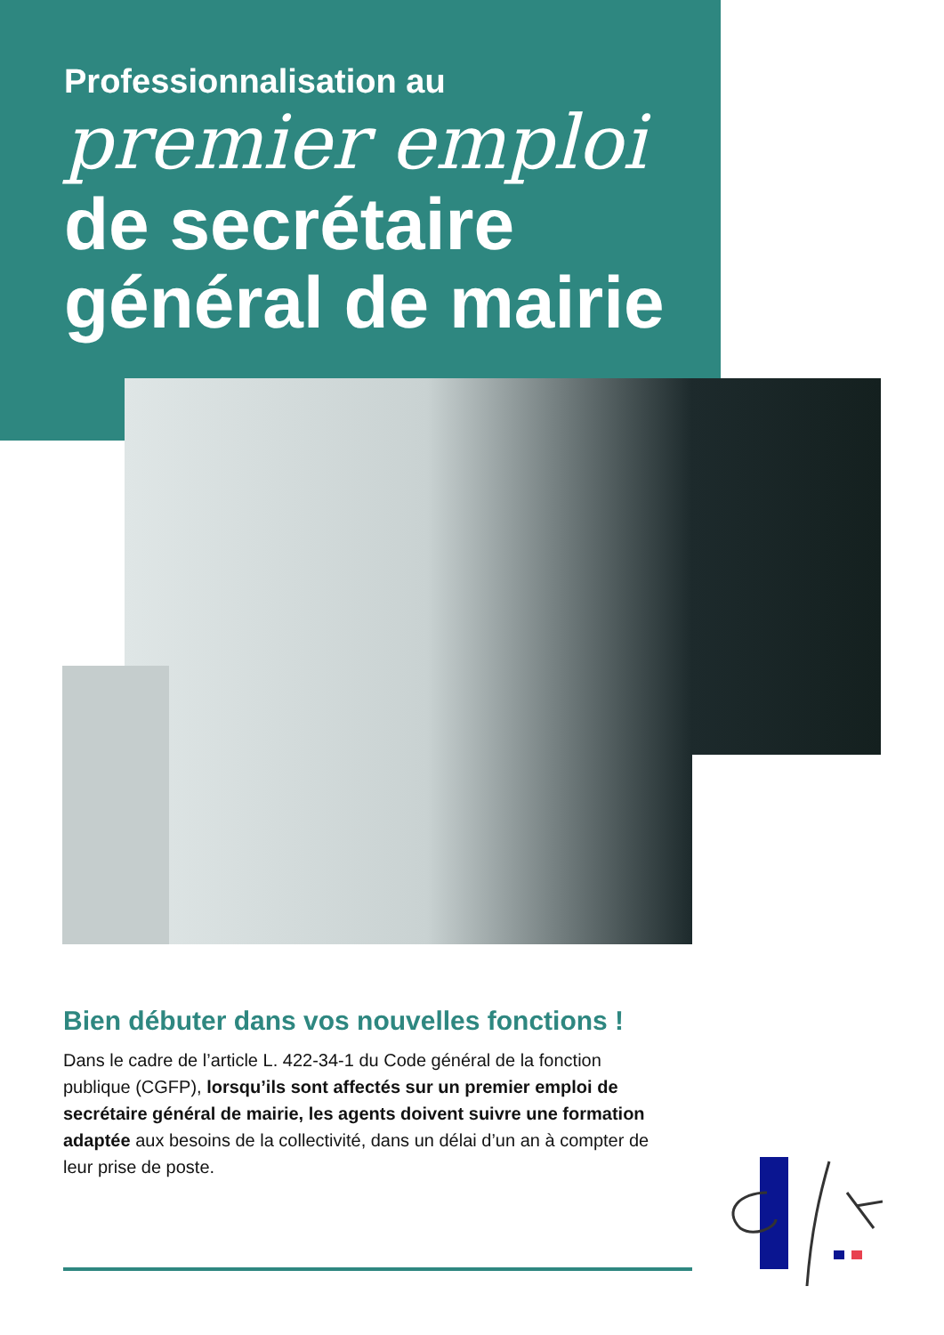Professionnalisation au
premier emploi
de secrétaire
général de mairie
Bien débuter dans vos nouvelles fonctions !
Dans le cadre de l’article L. 422-34-1 du Code général de la fonction publique (CGFP), lorsqu’ils sont affectés sur un premier emploi de secrétaire général de mairie, les agents doivent suivre une formation adaptée aux besoins de la collectivité, dans un délai d’un an à compter de leur prise de poste.